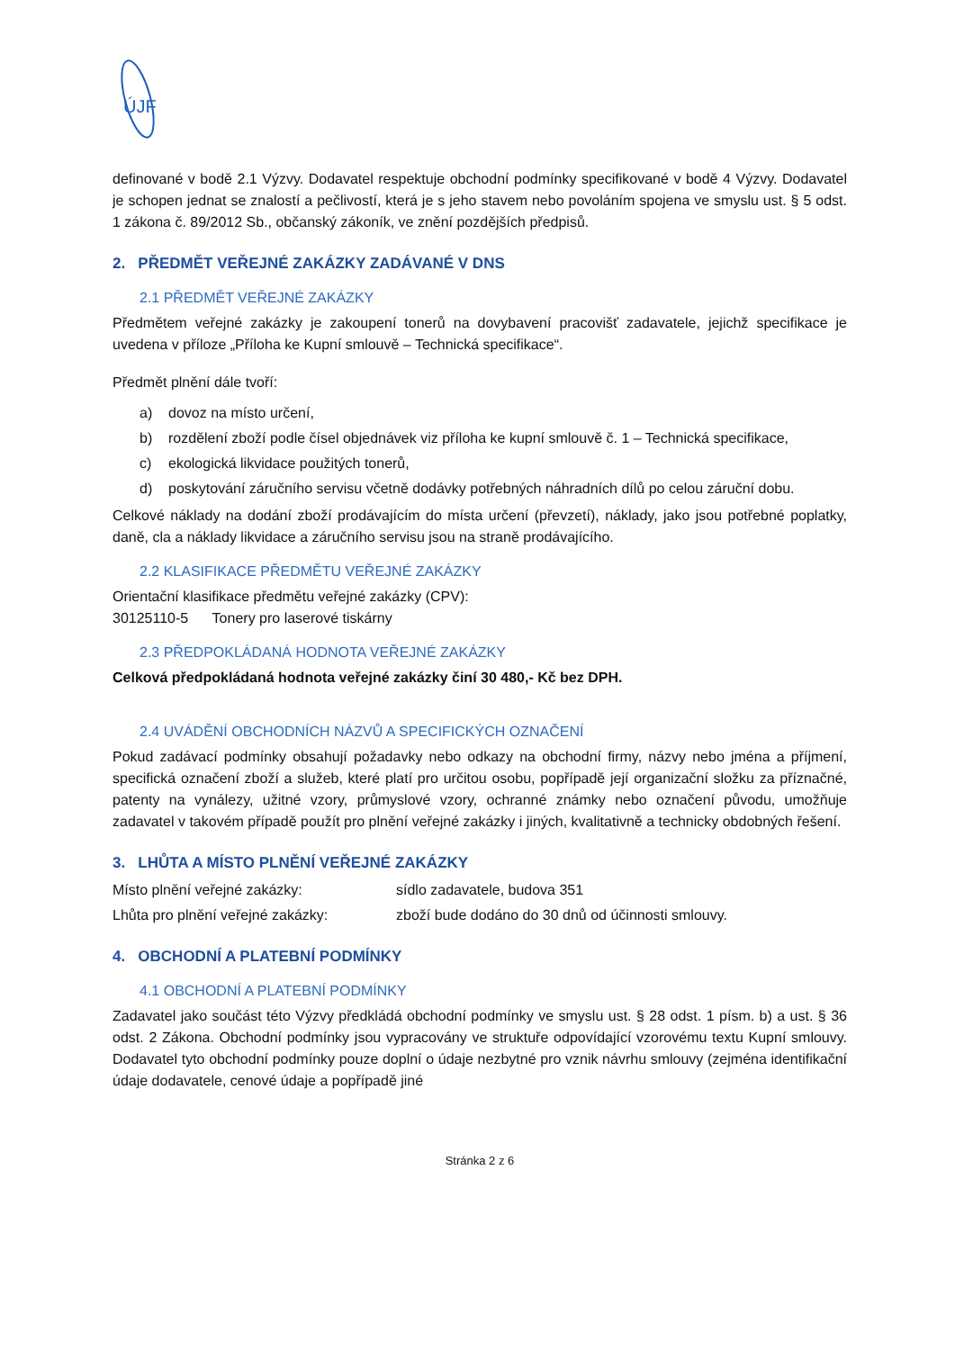ÚJF
definované v bodě 2.1 Výzvy. Dodavatel respektuje obchodní podmínky specifikované v bodě 4 Výzvy. Dodavatel je schopen jednat se znalostí a pečlivostí, která je s jeho stavem nebo povoláním spojena ve smyslu ust. § 5 odst. 1 zákona č. 89/2012 Sb., občanský zákoník, ve znění pozdějších předpisů.
2. PŘEDMĚT VEŘEJNÉ ZAKÁZKY ZADÁVANÉ V DNS
2.1 PŘEDMĚT VEŘEJNÉ ZAKÁZKY
Předmětem veřejné zakázky je zakoupení tonerů na dovybavení pracovišť zadavatele, jejichž specifikace je uvedena v příloze „Příloha ke Kupní smlouvě – Technická specifikace“.
Předmět plnění dále tvoří:
a) dovoz na místo určení,
b) rozdělení zboží podle čísel objednávek viz příloha ke kupní smlouvě č. 1 – Technická specifikace,
c) ekologická likvidace použitých tonerů,
d) poskytování záručního servisu včetně dodávky potřebných náhradních dílů po celou záruční dobu.
Celkové náklady na dodání zboží prodávajícím do místa určení (převzetí), náklady, jako jsou potřebné poplatky, daně, cla a náklady likvidace a záručního servisu jsou na straně prodávajícího.
2.2 KLASIFIKACE PŘEDMĚTU VEŘEJNÉ ZAKÁZKY
Orientační klasifikace předmětu veřejné zakázky (CPV):
30125110-5 Tonery pro laserové tiskárny
2.3 PŘEDPOKLÁDANÁ HODNOTA VEŘEJNÉ ZAKÁZKY
Celková předpokládaná hodnota veřejné zakázky činí 30 480,- Kč bez DPH.
2.4 UVÁDĚNÍ OBCHODNÍCH NÁZVŮ A SPECIFICKÝCH OZNAČENÍ
Pokud zadávací podmínky obsahují požadavky nebo odkazy na obchodní firmy, názvy nebo jména a příjmení, specifická označení zboží a služeb, které platí pro určitou osobu, popřípadě její organizační složku za příznačné, patenty na vynálezy, užitné vzory, průmyslové vzory, ochranné známky nebo označení původu, umožňuje zadavatel v takovém případě použít pro plnění veřejné zakázky i jiných, kvalitativně a technicky obdobných řešení.
3. LHŮTA A MÍSTO PLNĚNÍ VEŘEJNÉ ZAKÁZKY
Místo plnění veřejné zakázky: sídlo zadavatele, budova 351
Lhůta pro plnění veřejné zakázky:
zboží bude dodáno do 30 dnů od účinnosti smlouvy.
4. OBCHODNÍ A PLATEBNÍ PODMÍNKY
4.1 OBCHODNÍ A PLATEBNÍ PODMÍNKY
Zadavatel jako součást této Výzvy předkládá obchodní podmínky ve smyslu ust. § 28 odst. 1 písm. b) a ust. § 36 odst. 2 Zákona. Obchodní podmínky jsou vypracovány ve struktuře odpovídající vzorovému textu Kupní smlouvy. Dodavatel tyto obchodní podmínky pouze doplní o údaje nezbytné pro vznik návrhu smlouvy (zejména identifikační údaje dodavatele, cenové údaje a popřípadě jiné
Stránka 2 z 6